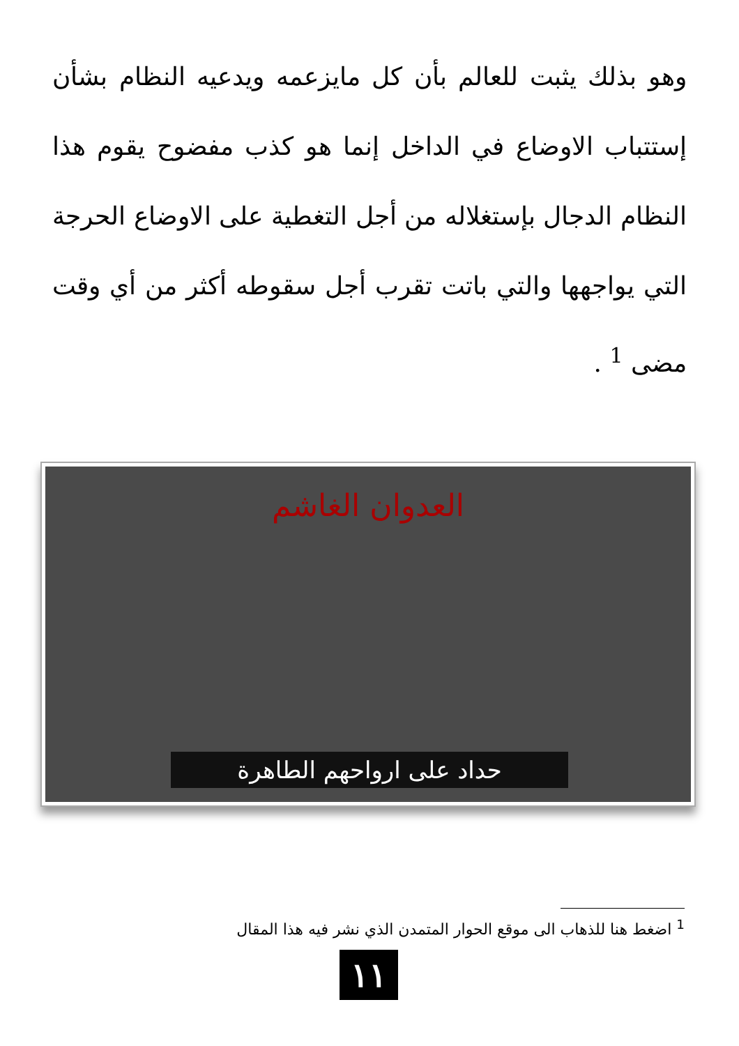وهو بذلك يثبت للعالم بأن كل مايزعمه ويدعيه النظام بشأن إستتباب الاوضاع في الداخل إنما هو كذب مفضوح يقوم هذا النظام الدجال بإستغلاله من أجل التغطية على الاوضاع الحرجة التي يواجهها والتي باتت تقرب أجل سقوطه أكثر من أي وقت مضى <sup>1</sup> .
العدوان الغاشم
حداد على ارواحهم الطاهرة
<sup>1</sup> اضغط هنا للذهاب الى موقع الحوار المتمدن الذي نشر فيه هذا المقال
١١